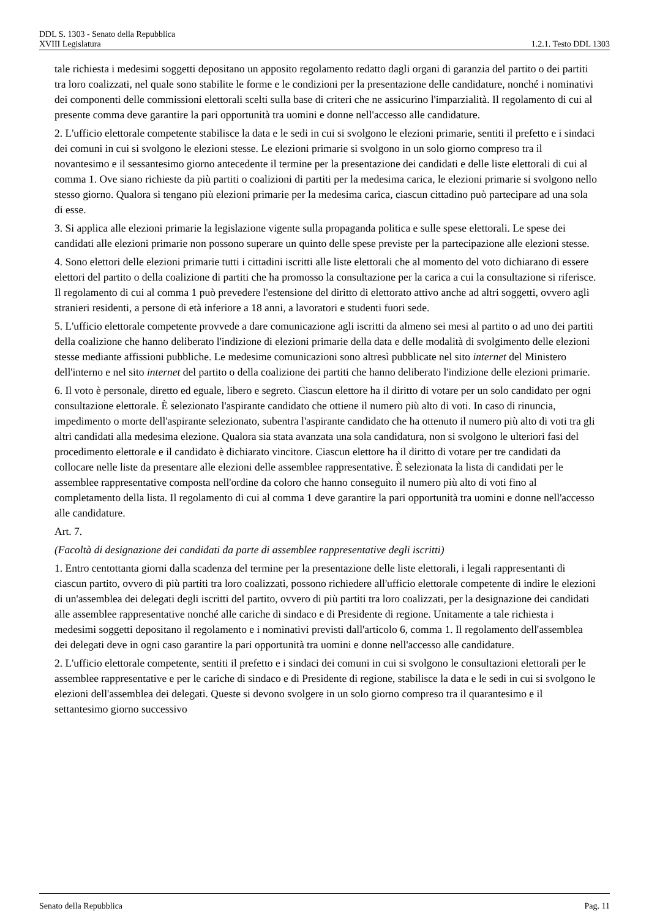DDL S. 1303 - Senato della Repubblica
XVIII Legislatura 1.2.1. Testo DDL 1303
tale richiesta i medesimi soggetti depositano un apposito regolamento redatto dagli organi di garanzia del partito o dei partiti tra loro coalizzati, nel quale sono stabilite le forme e le condizioni per la presentazione delle candidature, nonché i nominativi dei componenti delle commissioni elettorali scelti sulla base di criteri che ne assicurino l'imparzialità. Il regolamento di cui al presente comma deve garantire la pari opportunità tra uomini e donne nell'accesso alle candidature.
2. L'ufficio elettorale competente stabilisce la data e le sedi in cui si svolgono le elezioni primarie, sentiti il prefetto e i sindaci dei comuni in cui si svolgono le elezioni stesse. Le elezioni primarie si svolgono in un solo giorno compreso tra il novantesimo e il sessantesimo giorno antecedente il termine per la presentazione dei candidati e delle liste elettorali di cui al comma 1. Ove siano richieste da più partiti o coalizioni di partiti per la medesima carica, le elezioni primarie si svolgono nello stesso giorno. Qualora si tengano più elezioni primarie per la medesima carica, ciascun cittadino può partecipare ad una sola di esse.
3. Si applica alle elezioni primarie la legislazione vigente sulla propaganda politica e sulle spese elettorali. Le spese dei candidati alle elezioni primarie non possono superare un quinto delle spese previste per la partecipazione alle elezioni stesse.
4. Sono elettori delle elezioni primarie tutti i cittadini iscritti alle liste elettorali che al momento del voto dichiarano di essere elettori del partito o della coalizione di partiti che ha promosso la consultazione per la carica a cui la consultazione si riferisce. Il regolamento di cui al comma 1 può prevedere l'estensione del diritto di elettorato attivo anche ad altri soggetti, ovvero agli stranieri residenti, a persone di età inferiore a 18 anni, a lavoratori e studenti fuori sede.
5. L'ufficio elettorale competente provvede a dare comunicazione agli iscritti da almeno sei mesi al partito o ad uno dei partiti della coalizione che hanno deliberato l'indizione di elezioni primarie della data e delle modalità di svolgimento delle elezioni stesse mediante affissioni pubbliche. Le medesime comunicazioni sono altresì pubblicate nel sito internet del Ministero dell'interno e nel sito internet del partito o della coalizione dei partiti che hanno deliberato l'indizione delle elezioni primarie.
6. Il voto è personale, diretto ed eguale, libero e segreto. Ciascun elettore ha il diritto di votare per un solo candidato per ogni consultazione elettorale. È selezionato l'aspirante candidato che ottiene il numero più alto di voti. In caso di rinuncia, impedimento o morte dell'aspirante selezionato, subentra l'aspirante candidato che ha ottenuto il numero più alto di voti tra gli altri candidati alla medesima elezione. Qualora sia stata avanzata una sola candidatura, non si svolgono le ulteriori fasi del procedimento elettorale e il candidato è dichiarato vincitore. Ciascun elettore ha il diritto di votare per tre candidati da collocare nelle liste da presentare alle elezioni delle assemblee rappresentative. È selezionata la lista di candidati per le assemblee rappresentative composta nell'ordine da coloro che hanno conseguito il numero più alto di voti fino al completamento della lista. Il regolamento di cui al comma 1 deve garantire la pari opportunità tra uomini e donne nell'accesso alle candidature.
Art. 7.
(Facoltà di designazione dei candidati da parte di assemblee rappresentative degli iscritti)
1. Entro centottanta giorni dalla scadenza del termine per la presentazione delle liste elettorali, i legali rappresentanti di ciascun partito, ovvero di più partiti tra loro coalizzati, possono richiedere all'ufficio elettorale competente di indire le elezioni di un'assemblea dei delegati degli iscritti del partito, ovvero di più partiti tra loro coalizzati, per la designazione dei candidati alle assemblee rappresentative nonché alle cariche di sindaco e di Presidente di regione. Unitamente a tale richiesta i medesimi soggetti depositano il regolamento e i nominativi previsti dall'articolo 6, comma 1. Il regolamento dell'assemblea dei delegati deve in ogni caso garantire la pari opportunità tra uomini e donne nell'accesso alle candidature.
2. L'ufficio elettorale competente, sentiti il prefetto e i sindaci dei comuni in cui si svolgono le consultazioni elettorali per le assemblee rappresentative e per le cariche di sindaco e di Presidente di regione, stabilisce la data e le sedi in cui si svolgono le elezioni dell'assemblea dei delegati. Queste si devono svolgere in un solo giorno compreso tra il quarantesimo e il settantesimo giorno successivo
Senato della Repubblica Pag. 11